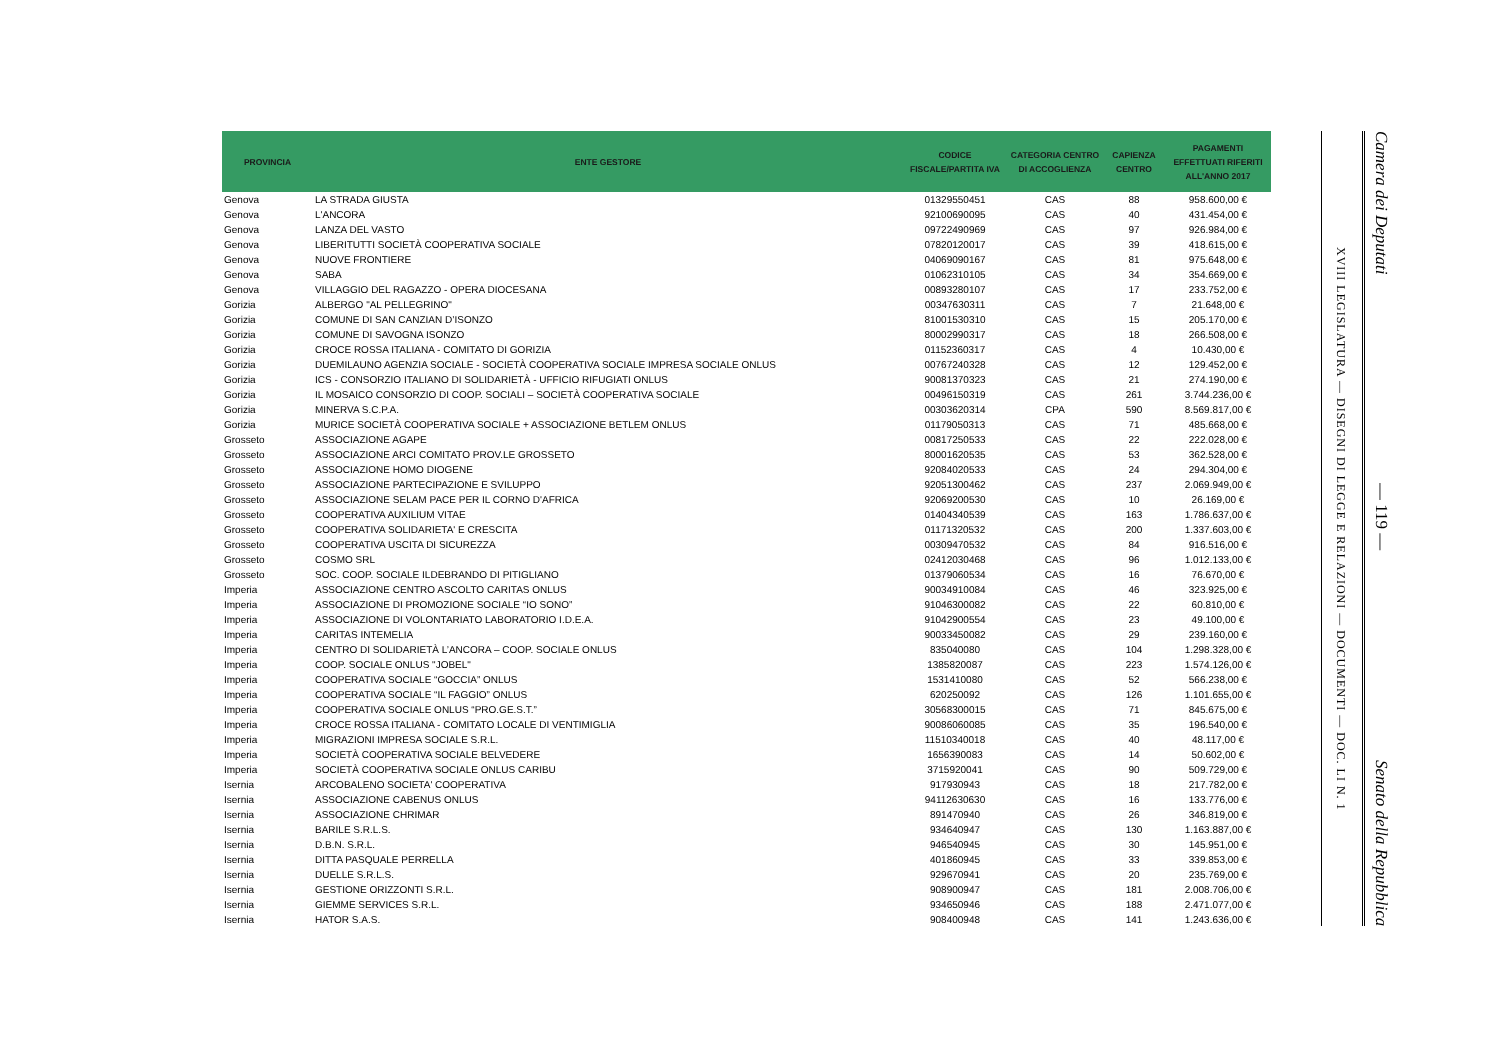| PROVINCIA | ENTE GESTORE | CODICE FISCALE/PARTITA IVA | CATEGORIA CENTRO DI ACCOGLIENZA | CAPIENZA CENTRO | PAGAMENTI EFFETTUATI RIFERITI ALL'ANNO 2017 |
| --- | --- | --- | --- | --- | --- |
| Genova | LA STRADA GIUSTA | 01329550451 | CAS | 88 | 958.600,00 € |
| Genova | L'ANCORA | 92100690095 | CAS | 40 | 431.454,00 € |
| Genova | LANZA DEL VASTO | 09722490969 | CAS | 97 | 926.984,00 € |
| Genova | LIBERITUTTI SOCIETÀ COOPERATIVA SOCIALE | 07820120017 | CAS | 39 | 418.615,00 € |
| Genova | NUOVE FRONTIERE | 04069090167 | CAS | 81 | 975.648,00 € |
| Genova | SABA | 01062310105 | CAS | 34 | 354.669,00 € |
| Genova | VILLAGGIO DEL RAGAZZO - OPERA DIOCESANA | 00893280107 | CAS | 17 | 233.752,00 € |
| Gorizia | ALBERGO "AL PELLEGRINO" | 00347630311 | CAS | 7 | 21.648,00 € |
| Gorizia | COMUNE DI SAN CANZIAN D’ISONZO | 81001530310 | CAS | 15 | 205.170,00 € |
| Gorizia | COMUNE DI SAVOGNA ISONZO | 80002990317 | CAS | 18 | 266.508,00 € |
| Gorizia | CROCE ROSSA ITALIANA - COMITATO DI GORIZIA | 01152360317 | CAS | 4 | 10.430,00 € |
| Gorizia | DUEMILAUNO AGENZIA SOCIALE - SOCIETÀ COOPERATIVA SOCIALE IMPRESA SOCIALE ONLUS | 00767240328 | CAS | 12 | 129.452,00 € |
| Gorizia | ICS - CONSORZIO ITALIANO DI SOLIDARIETÀ - UFFICIO RIFUGIATI ONLUS | 90081370323 | CAS | 21 | 274.190,00 € |
| Gorizia | IL MOSAICO CONSORZIO DI COOP. SOCIALI – SOCIETÀ COOPERATIVA SOCIALE | 00496150319 | CAS | 261 | 3.744.236,00 € |
| Gorizia | MINERVA S.C.P.A. | 00303620314 | CPA | 590 | 8.569.817,00 € |
| Gorizia | MURICE SOCIETÀ COOPERATIVA SOCIALE + ASSOCIAZIONE BETLEM ONLUS | 01179050313 | CAS | 71 | 485.668,00 € |
| Grosseto | ASSOCIAZIONE AGAPE | 00817250533 | CAS | 22 | 222.028,00 € |
| Grosseto | ASSOCIAZIONE ARCI COMITATO PROV.LE GROSSETO | 80001620535 | CAS | 53 | 362.528,00 € |
| Grosseto | ASSOCIAZIONE HOMO DIOGENE | 92084020533 | CAS | 24 | 294.304,00 € |
| Grosseto | ASSOCIAZIONE PARTECIPAZIONE E SVILUPPO | 92051300462 | CAS | 237 | 2.069.949,00 € |
| Grosseto | ASSOCIAZIONE SELAM PACE PER IL CORNO D'AFRICA | 92069200530 | CAS | 10 | 26.169,00 € |
| Grosseto | COOPERATIVA AUXILIUM VITAE | 01404340539 | CAS | 163 | 1.786.637,00 € |
| Grosseto | COOPERATIVA SOLIDARIETA' E CRESCITA | 01171320532 | CAS | 200 | 1.337.603,00 € |
| Grosseto | COOPERATIVA USCITA DI SICUREZZA | 00309470532 | CAS | 84 | 916.516,00 € |
| Grosseto | COSMO SRL | 02412030468 | CAS | 96 | 1.012.133,00 € |
| Grosseto | SOC. COOP. SOCIALE ILDEBRANDO DI PITIGLIANO | 01379060534 | CAS | 16 | 76.670,00 € |
| Imperia | ASSOCIAZIONE CENTRO ASCOLTO CARITAS ONLUS | 90034910084 | CAS | 46 | 323.925,00 € |
| Imperia | ASSOCIAZIONE DI PROMOZIONE SOCIALE “IO SONO” | 91046300082 | CAS | 22 | 60.810,00 € |
| Imperia | ASSOCIAZIONE DI VOLONTARIATO LABORATORIO I.D.E.A. | 91042900554 | CAS | 23 | 49.100,00 € |
| Imperia | CARITAS INTEMELIA | 90033450082 | CAS | 29 | 239.160,00 € |
| Imperia | CENTRO DI SOLIDARIETÀ L’ANCORA – COOP. SOCIALE ONLUS | 835040080 | CAS | 104 | 1.298.328,00 € |
| Imperia | COOP. SOCIALE ONLUS "JOBEL" | 1385820087 | CAS | 223 | 1.574.126,00 € |
| Imperia | COOPERATIVA SOCIALE “GOCCIA” ONLUS | 1531410080 | CAS | 52 | 566.238,00 € |
| Imperia | COOPERATIVA SOCIALE “IL FAGGIO” ONLUS | 620250092 | CAS | 126 | 1.101.655,00 € |
| Imperia | COOPERATIVA SOCIALE ONLUS “PRO.GE.S.T.” | 30568300015 | CAS | 71 | 845.675,00 € |
| Imperia | CROCE ROSSA ITALIANA - COMITATO LOCALE DI VENTIMIGLIA | 90086060085 | CAS | 35 | 196.540,00 € |
| Imperia | MIGRAZIONI IMPRESA SOCIALE S.R.L. | 11510340018 | CAS | 40 | 48.117,00 € |
| Imperia | SOCIETÀ COOPERATIVA SOCIALE BELVEDERE | 1656390083 | CAS | 14 | 50.602,00 € |
| Imperia | SOCIETÀ COOPERATIVA SOCIALE ONLUS CARIBU | 3715920041 | CAS | 90 | 509.729,00 € |
| Isernia | ARCOBALENO SOCIETA' COOPERATIVA | 917930943 | CAS | 18 | 217.782,00 € |
| Isernia | ASSOCIAZIONE CABENUS ONLUS | 94112630630 | CAS | 16 | 133.776,00 € |
| Isernia | ASSOCIAZIONE CHRIMAR | 891470940 | CAS | 26 | 346.819,00 € |
| Isernia | BARILE S.R.L.S. | 934640947 | CAS | 130 | 1.163.887,00 € |
| Isernia | D.B.N. S.R.L. | 946540945 | CAS | 30 | 145.951,00 € |
| Isernia | DITTA PASQUALE PERRELLA | 401860945 | CAS | 33 | 339.853,00 € |
| Isernia | DUELLE S.R.L.S. | 929670941 | CAS | 20 | 235.769,00 € |
| Isernia | GESTIONE ORIZZONTI S.R.L. | 908900947 | CAS | 181 | 2.008.706,00 € |
| Isernia | GIEMME SERVICES S.R.L. | 934650946 | CAS | 188 | 2.471.077,00 € |
| Isernia | HATOR S.A.S. | 908400948 | CAS | 141 | 1.243.636,00 € |
XVIII LEGISLATURA — DISEGNI DI LEGGE E RELAZIONI — DOCUMENTI — DOC. LI N. 1
Camera dei Deputati — 119 — Senato della Repubblica